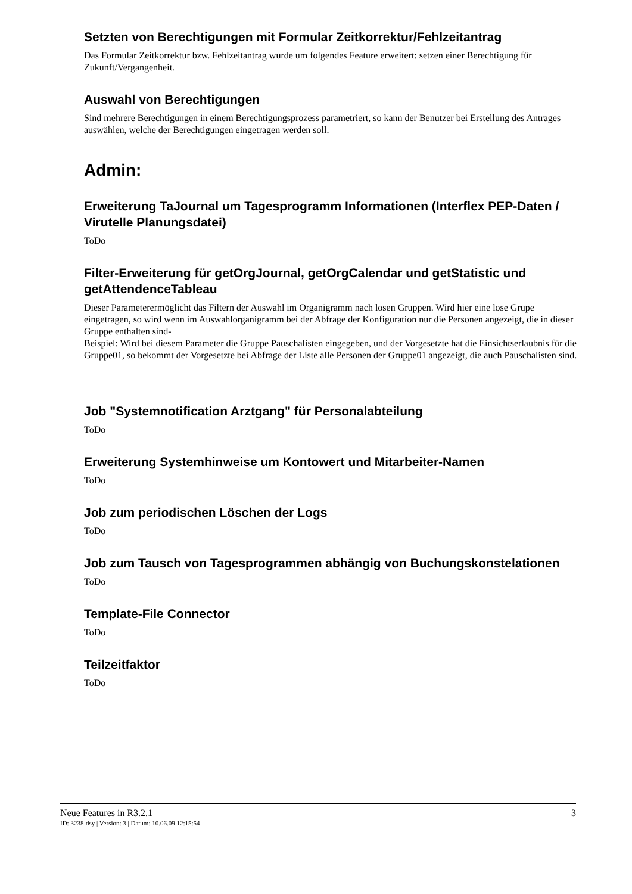Setzten von Berechtigungen mit Formular Zeitkorrektur/Fehlzeitantrag
Das Formular Zeitkorrektur bzw. Fehlzeitantrag wurde um folgendes Feature erweitert: setzen einer Berechtigung für Zukunft/Vergangenheit.
Auswahl von Berechtigungen
Sind mehrere Berechtigungen in einem Berechtigungsprozess parametriert, so kann der Benutzer bei Erstellung des Antrages auswählen, welche der Berechtigungen eingetragen werden soll.
Admin:
Erweiterung TaJournal um Tagesprogramm Informationen (Interflex PEP-Daten / Virutelle Planungsdatei)
ToDo
Filter-Erweiterung für getOrgJournal, getOrgCalendar und getStatistic und getAttendenceTableau
Dieser Parameterermöglicht das Filtern der Auswahl im Organigramm nach losen Gruppen. Wird hier eine lose Grupe eingetragen, so wird wenn im Auswahlorganigramm bei der Abfrage der Konfiguration nur die Personen angezeigt, die in dieser Gruppe enthalten sind-
Beispiel: Wird bei diesem Parameter die Gruppe Pauschalisten eingegeben, und der Vorgesetzte hat die Einsichtserlaubnis für die Gruppe01, so bekommt der Vorgesetzte bei Abfrage der Liste alle Personen der Gruppe01 angezeigt, die auch Pauschalisten sind.
Job "Systemnotification Arztgang" für Personalabteilung
ToDo
Erweiterung Systemhinweise um Kontowert und Mitarbeiter-Namen
ToDo
Job zum periodischen Löschen der Logs
ToDo
Job zum Tausch von Tagesprogrammen abhängig von Buchungskonstelationen
ToDo
Template-File Connector
ToDo
Teilzeitfaktor
ToDo
Neue Features in R3.2.1 3
ID: 3238-dsy | Version: 3 | Datum: 10.06.09 12:15:54